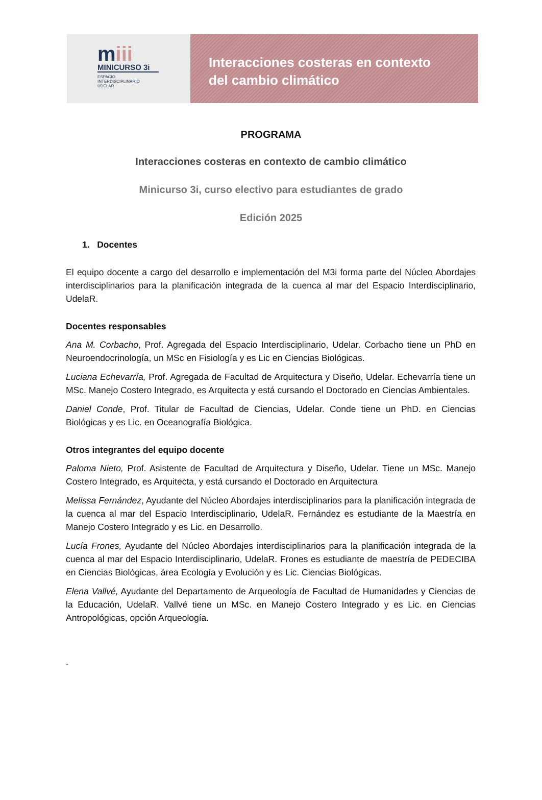miii
MINICURSO 3i
ESPACIO
INTERDISCIPLINARIO
UDELAR
Interacciones costeras en contexto
del cambio climático
PROGRAMA
Interacciones costeras en contexto de cambio climático
Minicurso 3i, curso electivo para estudiantes de grado
Edición 2025
1. Docentes
El equipo docente a cargo del desarrollo e implementación del M3i forma parte del Núcleo Abordajes interdisciplinarios para la planificación integrada de la cuenca al mar del Espacio Interdisciplinario, UdelaR.
Docentes responsables
Ana M. Corbacho, Prof. Agregada del Espacio Interdisciplinario, Udelar. Corbacho tiene un PhD en Neuroendocrinología, un MSc en Fisiología y es Lic en Ciencias Biológicas.
Luciana Echevarría, Prof. Agregada de Facultad de Arquitectura y Diseño, Udelar. Echevarría tiene un MSc. Manejo Costero Integrado, es Arquitecta y está cursando el Doctorado en Ciencias Ambientales.
Daniel Conde, Prof. Titular de Facultad de Ciencias, Udelar. Conde tiene un PhD. en Ciencias Biológicas y es Lic. en Oceanografía Biológica.
Otros integrantes del equipo docente
Paloma Nieto, Prof. Asistente de Facultad de Arquitectura y Diseño, Udelar. Tiene un MSc. Manejo Costero Integrado, es Arquitecta, y está cursando el Doctorado en Arquitectura
Melissa Fernández, Ayudante del Núcleo Abordajes interdisciplinarios para la planificación integrada de la cuenca al mar del Espacio Interdisciplinario, UdelaR. Fernández es estudiante de la Maestría en Manejo Costero Integrado y es Lic. en Desarrollo.
Lucía Frones, Ayudante del Núcleo Abordajes interdisciplinarios para la planificación integrada de la cuenca al mar del Espacio Interdisciplinario, UdelaR. Frones es estudiante de maestría de PEDECIBA en Ciencias Biológicas, área Ecología y Evolución y es Lic. Ciencias Biológicas.
Elena Vallvé, Ayudante del Departamento de Arqueología de Facultad de Humanidades y Ciencias de la Educación, UdelaR. Vallvé tiene un MSc. en Manejo Costero Integrado y es Lic. en Ciencias Antropológicas, opción Arqueología.
.